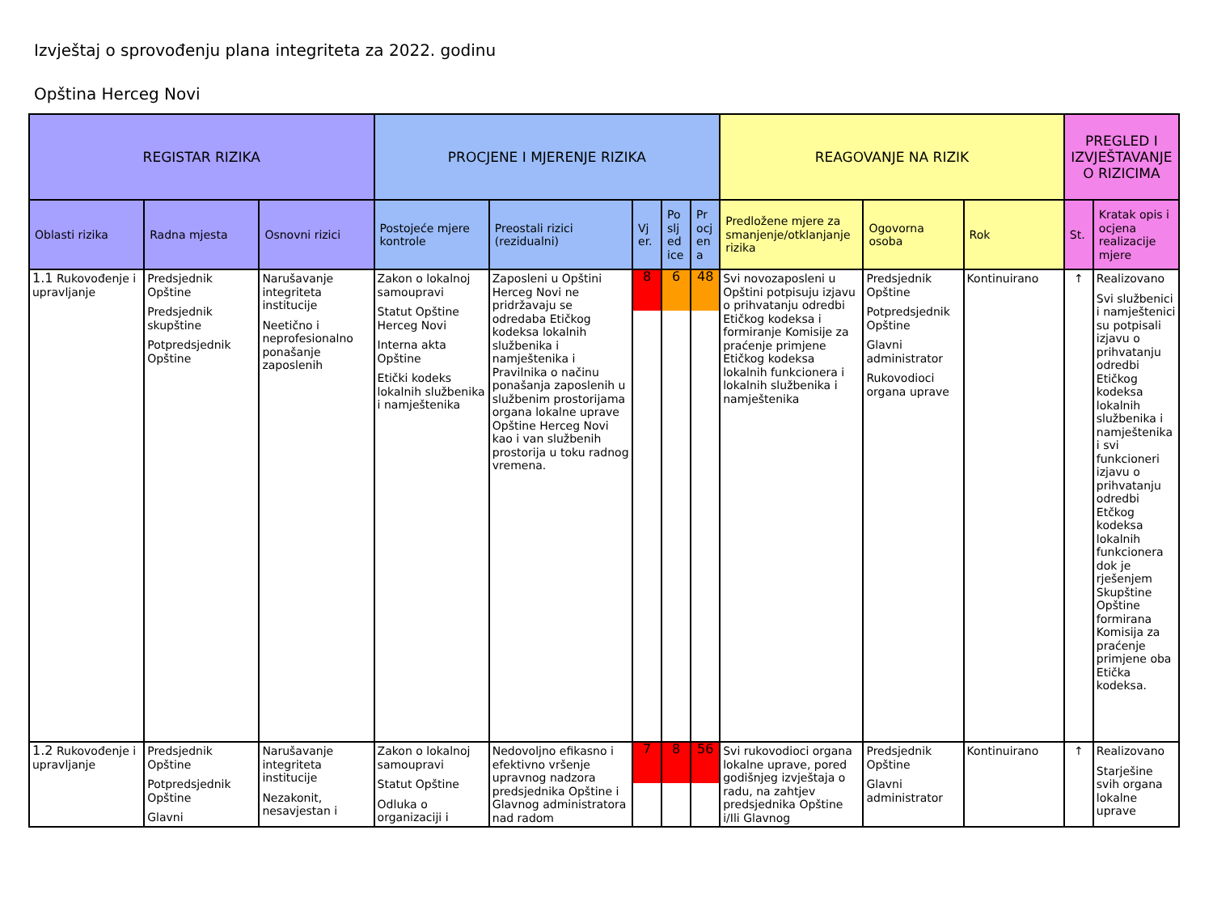Izvještaj o sprovođenju plana integriteta za 2022. godinu
Opština Herceg Novi
| REGISTAR RIZIKA | | | PROCJENE I MJERENJE RIZIKA | | | | | REAGOVANJE NA RIZIK | | | PREGLED I IZVJEŠTAVANJE O RIZICIMA | |
| --- | --- | --- | --- | --- | --- | --- | --- | --- | --- | --- | --- | --- |
| Oblasti rizika | Radna mjesta | Osnovni rizici | Postojeće mjere kontrole | Preostali rizici (rezidualni) | Vj er. | Po slj ed ice | Pr ocj en a | Predložene mjere za smanjenje/otklanjanje rizika | Ogovorna osoba | Rok | St. | Kratak opis i ocjena realizacije mjere |
| 1.1 Rukovođenje i upravljanje | Predsjednik Opštine Predsjednik skupštine Potpredsjednik Opštine | Narušavanje integriteta institucije Neetično i neprofesionalno ponašanje zaposlenih | Zakon o lokalnoj samoupravi Statut Opštine Herceg Novi Interna akta Opštine Etički kodeks lokalnih službenika i namještenika | Zaposleni u Opštini Herceg Novi ne pridržavaju se odredaba Etičkog kodeksa lokalnih službenika i namještenika i Pravilnika o načinu ponašanja zaposlenih u službenim prostorijama organa lokalne uprave Opštine Herceg Novi kao i van službenih prostorija u toku radnog vremena. | 8 | 6 | 48 | Svi novozaposleni u Opštini potpisuju izjavu o prihvatanju odredbi Etičkog kodeksa i formiranje Komisije za praćenje primjene Etičkog kodeksa lokalnih funkcionera i lokalnih službenika i namještenika | Predsjednik Opštine Potpredsjednik Opštine Glavni administrator Rukovodioci organa uprave | Kontinuirano | ↑ | Realizovano Svi službenici i namještenici su potpisali izjavu o prihvatanju odredbi Etičkog kodeksa lokalnih službenika i namještenika i svi funkcioneri izjavu o prihvatanju odredbi Etčkog kodeksa lokalnih funkcionera dok je rješenjem Skupštine Opštine formirana Komisija za praćenje primjene oba Etička kodeksa. |
| 1.2 Rukovođenje i upravljanje | Predsjednik Opštine Potpredsjednik Opštine Glavni | Narušavanje integriteta institucije Nezakonit, nesavjestan i | Zakon o lokalnoj samoupravi Statut Opštine Odluka o organizaciji i | Nedovoljno efikasno i efektivno vršenje upravnog nadzora predsjednika Opštine i Glavnog administratora nad radom | 7 | 8 | 56 | Svi rukovodioci organa lokalne uprave, pored godišnjeg izvještaja o radu, na zahtjev predsjednika Opštine i/Ili Glavnog | Predsjednik Opštine Glavni administrator | Kontinuirano | ↑ | Realizovano Starješine svih organa lokalne uprave |